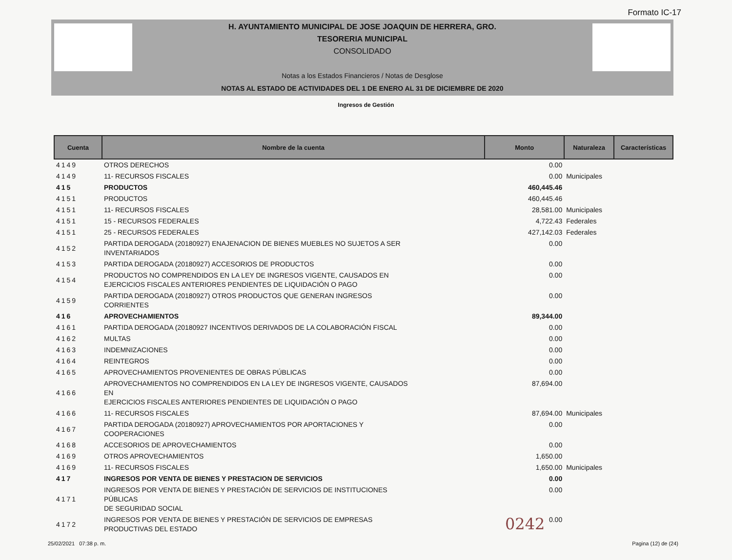Formato IC-17
H. AYUNTAMIENTO MUNICIPAL DE JOSE JOAQUIN DE HERRERA, GRO.
TESORERIA MUNICIPAL
CONSOLIDADO
Notas a los Estados Financieros / Notas de Desglose
NOTAS AL ESTADO DE ACTIVIDADES DEL 1 DE ENERO AL 31 DE DICIEMBRE DE 2020
Ingresos de Gestión
| Cuenta | Nombre de la cuenta | Monto | Naturaleza | Características |
| --- | --- | --- | --- | --- |
| 4149 | OTROS DERECHOS | 0.00 | | |
| 4149 | 11- RECURSOS FISCALES | 0.00 | Municipales | |
| 415 | PRODUCTOS | 460,445.46 | | |
| 4151 | PRODUCTOS | 460,445.46 | | |
| 4151 | 11- RECURSOS FISCALES | 28,581.00 | Municipales | |
| 4151 | 15 - RECURSOS FEDERALES | 4,722.43 | Federales | |
| 4151 | 25 - RECURSOS FEDERALES | 427,142.03 | Federales | |
| 4152 | PARTIDA DEROGADA (20180927) ENAJENACION DE BIENES MUEBLES NO SUJETOS A SER INVENTARIADOS | 0.00 | | |
| 4153 | PARTIDA DEROGADA (20180927) ACCESORIOS DE PRODUCTOS | 0.00 | | |
| 4154 | PRODUCTOS NO COMPRENDIDOS EN LA LEY DE INGRESOS VIGENTE, CAUSADOS EN EJERCICIOS FISCALES ANTERIORES PENDIENTES DE LIQUIDACIÓN O PAGO | 0.00 | | |
| 4159 | PARTIDA DEROGADA (20180927) OTROS PRODUCTOS QUE GENERAN INGRESOS CORRIENTES | 0.00 | | |
| 416 | APROVECHAMIENTOS | 89,344.00 | | |
| 4161 | PARTIDA DEROGADA (20180927 INCENTIVOS DERIVADOS DE LA COLABORACIÓN FISCAL | 0.00 | | |
| 4162 | MULTAS | 0.00 | | |
| 4163 | INDEMNIZACIONES | 0.00 | | |
| 4164 | REINTEGROS | 0.00 | | |
| 4165 | APROVECHAMIENTOS PROVENIENTES DE OBRAS PÚBLICAS | 0.00 | | |
| 4166 | APROVECHAMIENTOS NO COMPRENDIDOS EN LA LEY DE INGRESOS VIGENTE, CAUSADOS EN EJERCICIOS FISCALES ANTERIORES PENDIENTES DE LIQUIDACIÓN O PAGO | 87,694.00 | | |
| 4166 | 11- RECURSOS FISCALES | 87,694.00 | Municipales | |
| 4167 | PARTIDA DEROGADA (20180927) APROVECHAMIENTOS POR APORTACIONES Y COOPERACIONES | 0.00 | | |
| 4168 | ACCESORIOS DE APROVECHAMIENTOS | 0.00 | | |
| 4169 | OTROS APROVECHAMIENTOS | 1,650.00 | | |
| 4169 | 11- RECURSOS FISCALES | 1,650.00 | Municipales | |
| 417 | INGRESOS POR VENTA DE BIENES Y PRESTACION DE SERVICIOS | 0.00 | | |
| 4171 | INGRESOS POR VENTA DE BIENES Y PRESTACIÓN DE SERVICIOS DE INSTITUCIONES PÚBLICAS DE SEGURIDAD SOCIAL | 0.00 | | |
| 4172 | INGRESOS POR VENTA DE BIENES Y PRESTACIÓN DE SERVICIOS DE EMPRESAS PRODUCTIVAS DEL ESTADO | 0.00 | | |
0242
25/02/2021 07:38 p. m. Pagina (12) de (24)